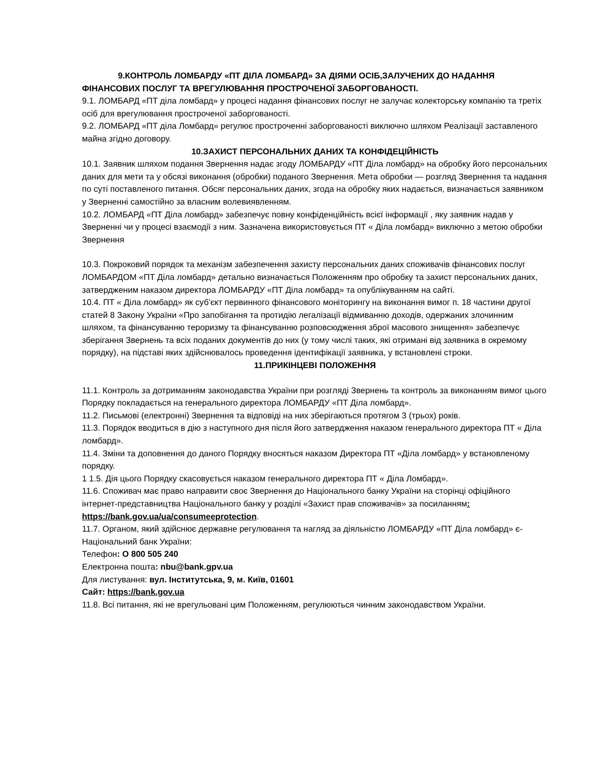9.КОНТРОЛЬ ЛОМБАРДУ «ПТ ДІЛА ЛОМБАРД» ЗА ДІЯМИ ОСІБ,ЗАЛУЧЕНИХ ДО НАДАННЯ ФІНАНСОВИХ ПОСЛУГ ТА ВРЕГУЛЮВАННЯ ПРОСТРОЧЕНОЇ ЗАБОРГОВАНОСТІ.
9.1. ЛОМБАРД «ПТ діла ломбард» у процесі надання фінансових послуг не залучає колекторську компанію та третіх осіб для врегулювання простроченої заборгованості.
9.2. ЛОМБАРД «ПТ діла Ломбард» регулює простроченні заборгованості виключно шляхом Реалізації заставленого майна згідно договору.
10.ЗАХИСТ ПЕРСОНАЛЬНИХ ДАНИХ ТА КОНФІДЕЦІЙНІСТЬ
10.1. Заявник шляхом подання Звернення надає згоду ЛОМБАРДУ «ПТ Діла ломбард» на обробку його персональних даних для мети та у обсязі виконання (обробки) поданого Звернення. Мета обробки — розгляд Звернення та надання по суті поставленого питання. Обсяг персональних даних, згода на обробку яких надається, визначається заявником у Зверненні самостійно за власним волевиявленням.
10.2. ЛОМБАРД «ПТ Діла ломбард» забезпечує повну конфіденційність всієї інформації , яку заявник надав у Зверненні чи у процесі взаємодії з ним. Зазначена використовується ПТ « Діла ломбард» виключно з метою обробки Звернення
10.3. Покроковий порядок та механізм забезпечення захисту персональних даних споживачів фінансових послуг ЛОМБАРДОМ «ПТ Діла ломбард» детально визначається Положенням про обробку та захист персональних даних, затвердженим наказом директора ЛОМБАРДУ «ПТ Діла ломбард» та опублікуванням на сайті.
10.4. ПТ « Діла ломбард» як суб'єкт первинного фінансового моніторингу на виконання вимог п. 18 частини другої статей 8 Закону України «Про запобігання та протидію легалізації відмиванню доходів, одержаних злочинним шляхом, та фінансуванню тероризму та фінансуванню розповсюдження зброї масового знищення» забезпечує зберігання Звернень та всіх поданих документів до них (у тому числі таких, які отримані від заявника в окремому порядку), на підставі яких здійснювалось проведення ідентифікації заявника, у встановлені строки.
11.ПРИКІНЦЕВІ ПОЛОЖЕННЯ
11.1. Контроль за дотриманням законодавства України при розгляді Звернень та контроль за виконанням вимог цього Порядку покладається на генерального директора ЛОМБАРДУ «ПТ Діла ломбард».
11.2. Письмові (електронні) Звернення та відповіді на них зберігаються протягом 3 (трьох) років.
11.3. Порядок вводиться в дію з наступного дня після його затвердження наказом генерального директора ПТ « Діла ломбард».
11.4. Зміни та доповнення до даного Порядку вносяться наказом Директора ПТ «Діла ломбард» у встановленому порядку.
1 1.5. Дія цього Порядку скасовується наказом генерального директора ПТ « Діла Ломбард».
11.6. Споживач має право направити своє Звернення до Національного банку України на сторінці офіційного інтернет-представництва Національного банку у розділі «Захист прав споживачів» за посиланням: https://bank.gov.ua/ua/consumeeprotection.
11.7. Органом, який здійснює державне регулювання та нагляд за діяльністю ЛОМБАРДУ «ПТ Діла ломбард» є- Національний банк України:
Телефон: О 800 505 240
Електронна пошта: nbu@bank.gpv.ua
Для листування: вул. Інститутська, 9, м. Київ, 01601
Сайт: https://bank.gov.ua
11.8. Всі питання, які не врегульовані цим Положенням, регулюються чинним законодавством України.